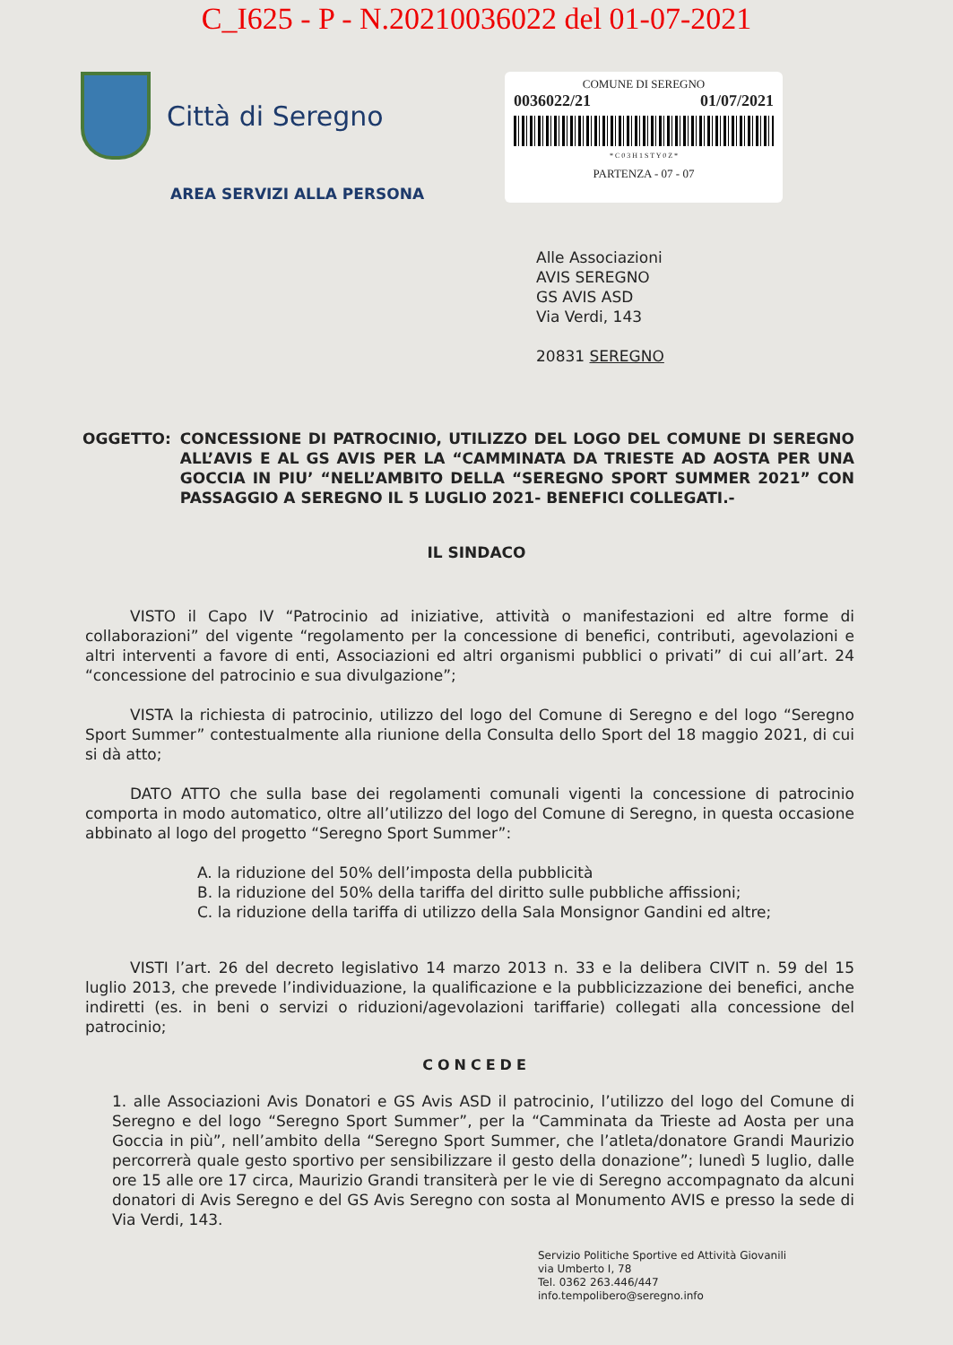C_I625 - P - N.20210036022 del 01-07-2021
Città di Seregno
AREA SERVIZI ALLA PERSONA
COMUNE DI SEREGNO
0036022/21 01/07/2021
* C 0 3 H 1 S T Y 0 Z *
PARTENZA - 07 - 07
Alle Associazioni
AVIS SEREGNO
GS AVIS ASD
Via Verdi, 143
20831 SEREGNO
OGGETTO: CONCESSIONE DI PATROCINIO, UTILIZZO DEL LOGO DEL COMUNE DI SEREGNO ALL’AVIS E AL GS AVIS PER LA “CAMMINATA DA TRIESTE AD AOSTA PER UNA GOCCIA IN PIU’ “NELL’AMBITO DELLA “SEREGNO SPORT SUMMER 2021” CON PASSAGGIO A SEREGNO IL 5 LUGLIO 2021- BENEFICI COLLEGATI.-
IL SINDACO
VISTO il Capo IV “Patrocinio ad iniziative, attività o manifestazioni ed altre forme di collaborazioni” del vigente “regolamento per la concessione di benefici, contributi, agevolazioni e altri interventi a favore di enti, Associazioni ed altri organismi pubblici o privati” di cui all’art. 24 “concessione del patrocinio e sua divulgazione”;
VISTA la richiesta di patrocinio, utilizzo del logo del Comune di Seregno e del logo “Seregno Sport Summer” contestualmente alla riunione della Consulta dello Sport del 18 maggio 2021, di cui si dà atto;
DATO ATTO che sulla base dei regolamenti comunali vigenti la concessione di patrocinio comporta in modo automatico, oltre all’utilizzo del logo del Comune di Seregno, in questa occasione abbinato al logo del progetto “Seregno Sport Summer”:
A. la riduzione del 50% dell’imposta della pubblicità
B. la riduzione del 50% della tariffa del diritto sulle pubbliche affissioni;
C. la riduzione della tariffa di utilizzo della Sala Monsignor Gandini ed altre;
VISTI l’art. 26 del decreto legislativo 14 marzo 2013 n. 33 e la delibera CIVIT n. 59 del 15 luglio 2013, che prevede l’individuazione, la qualificazione e la pubblicizzazione dei benefici, anche indiretti (es. in beni o servizi o riduzioni/agevolazioni tariffarie) collegati alla concessione del patrocinio;
CONCEDE
1. alle Associazioni Avis Donatori e GS Avis ASD il patrocinio, l’utilizzo del logo del Comune di Seregno e del logo “Seregno Sport Summer”, per la “Camminata da Trieste ad Aosta per una Goccia in più”, nell’ambito della “Seregno Sport Summer, che l’atleta/donatore Grandi Maurizio percorrerà quale gesto sportivo per sensibilizzare il gesto della donazione”; lunedì 5 luglio, dalle ore 15 alle ore 17 circa, Maurizio Grandi transiterà per le vie di Seregno accompagnato da alcuni donatori di Avis Seregno e del GS Avis Seregno con sosta al Monumento AVIS e presso la sede di Via Verdi, 143.
Servizio Politiche Sportive ed Attività Giovanili
via Umberto I, 78
Tel. 0362 263.446/447
info.tempolibero@seregno.info